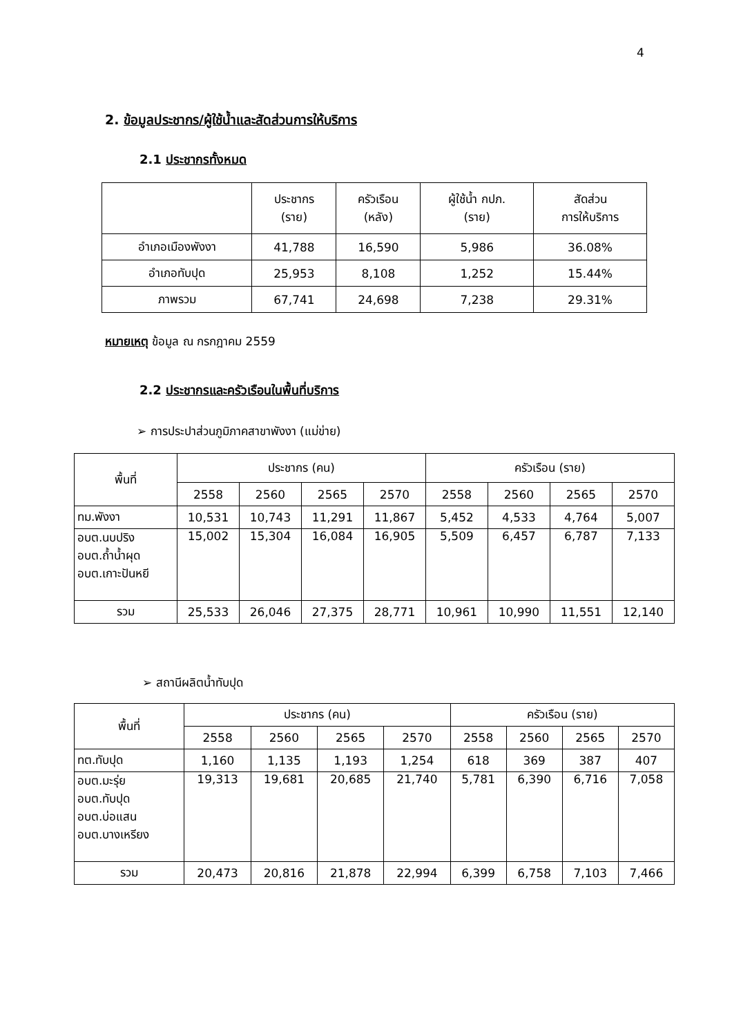4
2. ข้อมูลประชากร/ผู้ใช้น้ำและสัดส่วนการให้บริการ
2.1 ประชากรทั้งหมด
| | ประชากร (ราย) | ครัวเรือน (หลัง) | ผู้ใช้น้ำ กปภ. (ราย) | สัดส่วน การให้บริการ |
| --- | --- | --- | --- | --- |
| อำเภอเมืองพังงา | 41,788 | 16,590 | 5,986 | 36.08% |
| อำเภอทับปุด | 25,953 | 8,108 | 1,252 | 15.44% |
| ภาพรวม | 67,741 | 24,698 | 7,238 | 29.31% |
หมายเหตุ ข้อมูล ณ กรกฎาคม 2559
2.2 ประชากรและครัวเรือนในพื้นที่บริการ
➢ การประปาส่วนภูมิภาคสาขาพังงา (แม่ข่าย)
| พื้นที่ | ประชากร (คน) | | | | ครัวเรือน (ราย) | | | |
| --- | --- | --- | --- | --- | --- | --- | --- | --- |
| | 2558 | 2560 | 2565 | 2570 | 2558 | 2560 | 2565 | 2570 |
| ทม.พังงา | 10,531 | 10,743 | 11,291 | 11,867 | 5,452 | 4,533 | 4,764 | 5,007 |
| อบต.นบปริง อบต.ถ้ำน้ำผุด อบต.เกาะปันหยี | 15,002 | 15,304 | 16,084 | 16,905 | 5,509 | 6,457 | 6,787 | 7,133 |
| รวม | 25,533 | 26,046 | 27,375 | 28,771 | 10,961 | 10,990 | 11,551 | 12,140 |
➢ สถานีผลิตน้ำทับปุด
| พื้นที่ | ประชากร (คน) | | | | ครัวเรือน (ราย) | | | |
| --- | --- | --- | --- | --- | --- | --- | --- | --- |
| | 2558 | 2560 | 2565 | 2570 | 2558 | 2560 | 2565 | 2570 |
| ทต.ทับปุด | 1,160 | 1,135 | 1,193 | 1,254 | 618 | 369 | 387 | 407 |
| อบต.มะรุ่ย อบต.ทับปุด อบต.บ่อแสน อบต.บางเหรียง | 19,313 | 19,681 | 20,685 | 21,740 | 5,781 | 6,390 | 6,716 | 7,058 |
| รวม | 20,473 | 20,816 | 21,878 | 22,994 | 6,399 | 6,758 | 7,103 | 7,466 |